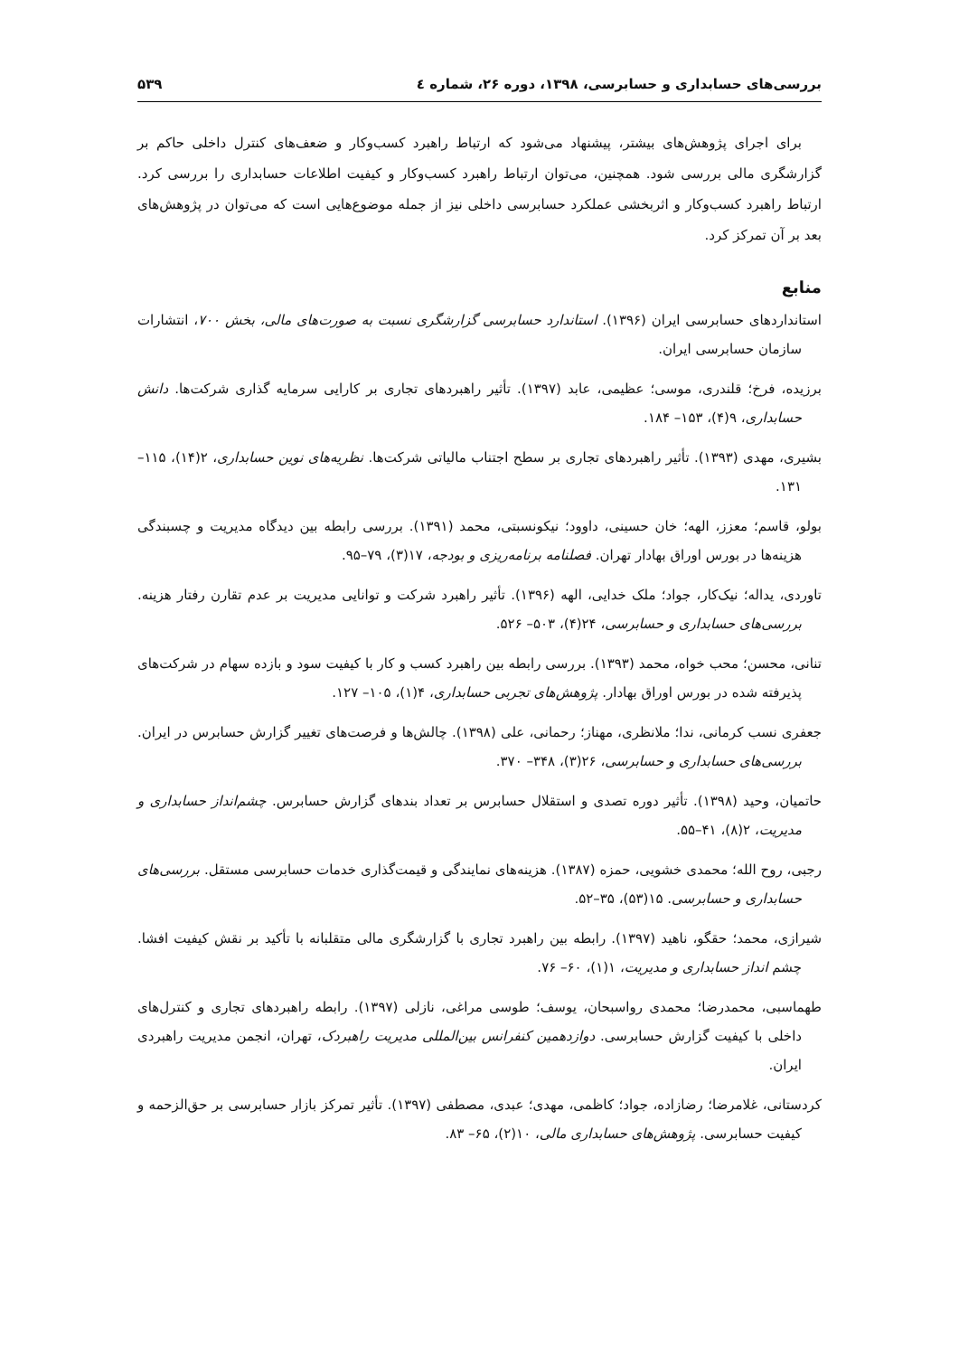بررسی‌های حسابداری و حسابرسی، ۱۳۹۸، دوره ۲۶، شماره ٤ ۵۳۹
برای اجرای پژوهش‌های بیشتر، پیشنهاد می‌شود که ارتباط راهبرد کسب‌وکار و ضعف‌های کنترل داخلی حاکم بر گزارشگری مالی بررسی شود. همچنین، می‌توان ارتباط راهبرد کسب‌وکار و کیفیت اطلاعات حسابداری را بررسی کرد. ارتباط راهبرد کسب‌وکار و اثربخشی عملکرد حسابرسی داخلی نیز از جمله موضوع‌هایی است که می‌توان در پژوهش‌های بعد بر آن تمرکز کرد.
منابع
استانداردهای حسابرسی ایران (۱۳۹۶). استاندارد حسابرسی گزارشگری نسبت به صورت‌های مالی، بخش ۷۰۰، انتشارات سازمان حسابرسی ایران.
برزیده، فرخ؛ قلندری، موسی؛ عظیمی، عابد (۱۳۹۷). تأثیر راهبردهای تجاری بر کارایی سرمایه گذاری شرکت‌ها. دانش حسابداری، ۹(۴)، ۱۵۳– ۱۸۴.
بشیری، مهدی (۱۳۹۳). تأثیر راهبردهای تجاری بر سطح اجتناب مالیاتی شرکت‌ها. نظریه‌های نوین حسابداری، ۲(۱۴)، ۱۱۵– ۱۳۱.
بولو، قاسم؛ معزز، الهه؛ خان حسینی، داوود؛ نیکونسبتی، محمد (۱۳۹۱). بررسی رابطه بین دیدگاه مدیریت و چسبندگی هزینه‌ها در بورس اوراق بهادار تهران. فصلنامه برنامه‌ریزی و بودجه، ۱۷(۳)، ۷۹–۹۵.
تاوردی، یداله؛ نیک‌کار، جواد؛ ملک خدایی، الهه (۱۳۹۶). تأثیر راهبرد شرکت و توانایی مدیریت بر عدم تقارن رفتار هزینه. بررسی‌های حسابداری و حسابرسی، ۲۴(۴)، ۵۰۳– ۵۲۶.
تنانی، محسن؛ محب خواه، محمد (۱۳۹۳). بررسی رابطه بین راهبرد کسب و کار با کیفیت سود و بازده سهام در شرکت‌های پذیرفته شده در بورس اوراق بهادار. پژوهش‌های تجربی حسابداری، ۴(۱)، ۱۰۵– ۱۲۷.
جعفری نسب کرمانی، ندا؛ ملانظری، مهناز؛ رحمانی، علی (۱۳۹۸). چالش‌ها و فرصت‌های تغییر گزارش حسابرس در ایران. بررسی‌های حسابداری و حسابرسی، ۲۶(۳)، ۳۴۸– ۳۷۰.
حاتمیان، وحید (۱۳۹۸). تأثیر دوره تصدی و استقلال حسابرس بر تعداد بندهای گزارش حسابرس. چشم‌انداز حسابداری و مدیریت، ۲(۸)، ۴۱–۵۵.
رجبی، روح الله؛ محمدی خشویی، حمزه (۱۳۸۷). هزینه‌های نمایندگی و قیمت‌گذاری خدمات حسابرسی مستقل. بررسی‌های حسابداری و حسابرسی. ۱۵(۵۳)، ۳۵–۵۲.
شیرازی، محمد؛ حقگو، ناهید (۱۳۹۷). رابطه بین راهبرد تجاری با گزارشگری مالی متقلبانه با تأکید بر نقش کیفیت افشا. چشم انداز حسابداری و مدیریت، ۱(۱)، ۶۰– ۷۶.
طهماسبی، محمدرضا؛ محمدی رواسبحان، یوسف؛ طوسی مراغی، نازلی (۱۳۹۷). رابطه راهبردهای تجاری و کنترل‌های داخلی با کیفیت گزارش حسابرسی. دوازدهمین کنفرانس بین‌المللی مدیریت راهبردک، تهران، انجمن مدیریت راهبردی ایران.
کردستانی، غلامرضا؛ رضازاده، جواد؛ کاظمی، مهدی؛ عبدی، مصطفی (۱۳۹۷). تأثیر تمرکز بازار حسابرسی بر حق‌الزحمه و کیفیت حسابرسی. پژوهش‌های حسابداری مالی، ۱۰(۲)، ۶۵– ۸۳.